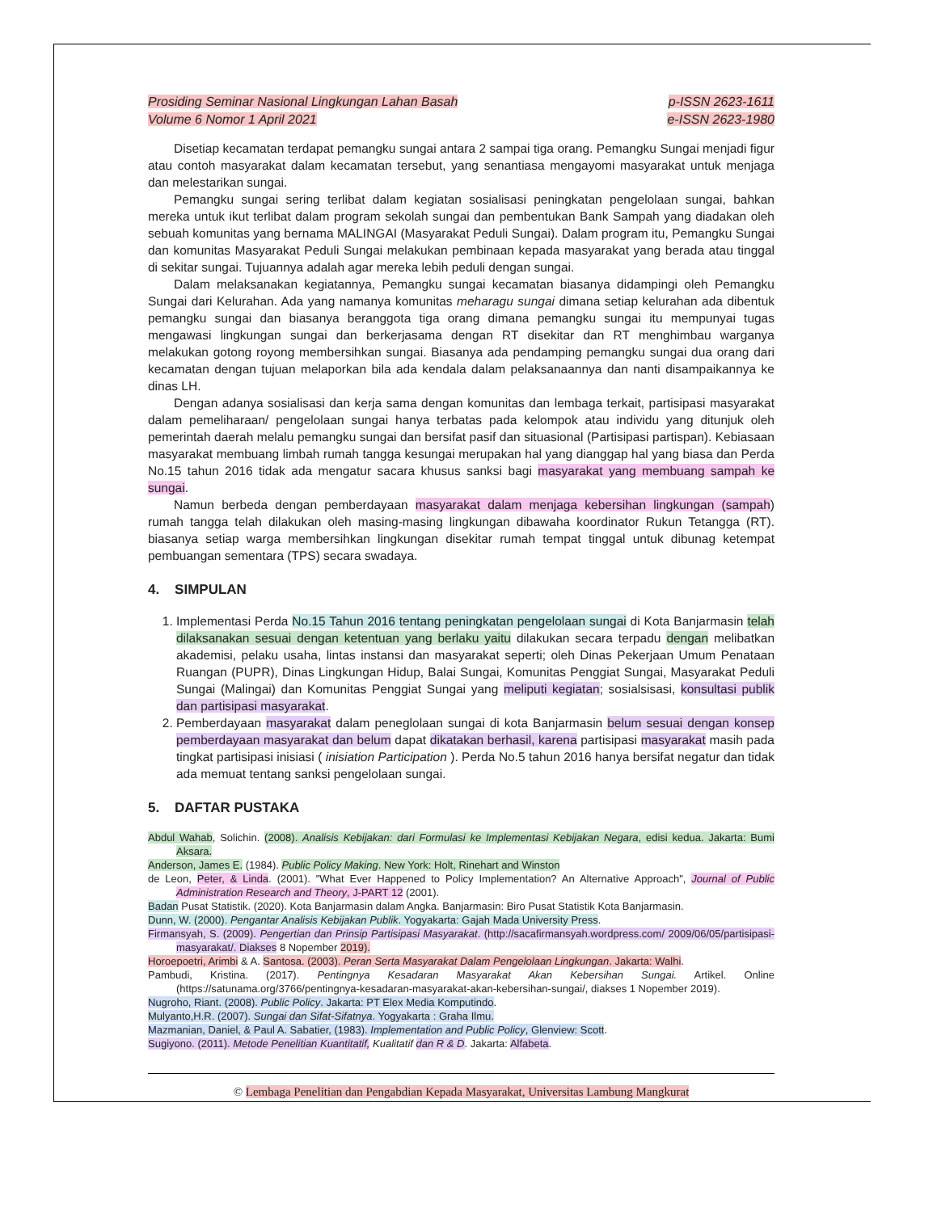Prosiding Seminar Nasional Lingkungan Lahan Basah
Volume 6 Nomor 1 April 2021
p-ISSN 2623-1611
e-ISSN 2623-1980
Disetiap kecamatan terdapat pemangku sungai antara 2 sampai tiga orang. Pemangku Sungai menjadi figur atau contoh masyarakat dalam kecamatan tersebut, yang senantiasa mengayomi masyarakat untuk menjaga dan melestarikan sungai.
Pemangku sungai sering terlibat dalam kegiatan sosialisasi peningkatan pengelolaan sungai, bahkan mereka untuk ikut terlibat dalam program sekolah sungai dan pembentukan Bank Sampah yang diadakan oleh sebuah komunitas yang bernama MALINGAI (Masyarakat Peduli Sungai). Dalam program itu, Pemangku Sungai dan komunitas Masyarakat Peduli Sungai melakukan pembinaan kepada masyarakat yang berada atau tinggal di sekitar sungai. Tujuannya adalah agar mereka lebih peduli dengan sungai.
Dalam melaksanakan kegiatannya, Pemangku sungai kecamatan biasanya didampingi oleh Pemangku Sungai dari Kelurahan. Ada yang namanya komunitas meharagu sungai dimana setiap kelurahan ada dibentuk pemangku sungai dan biasanya beranggota tiga orang dimana pemangku sungai itu mempunyai tugas mengawasi lingkungan sungai dan berkerjasama dengan RT disekitar dan RT menghimbau warganya melakukan gotong royong membersihkan sungai. Biasanya ada pendamping pemangku sungai dua orang dari kecamatan dengan tujuan melaporkan bila ada kendala dalam pelaksanaannya dan nanti disampaikannya ke dinas LH.
Dengan adanya sosialisasi dan kerja sama dengan komunitas dan lembaga terkait, partisipasi masyarakat dalam pemeliharaan/ pengelolaan sungai hanya terbatas pada kelompok atau individu yang ditunjuk oleh pemerintah daerah melalu pemangku sungai dan bersifat pasif dan situasional (Partisipasi partispan). Kebiasaan masyarakat membuang limbah rumah tangga kesungai merupakan hal yang dianggap hal yang biasa dan Perda No.15 tahun 2016 tidak ada mengatur sacara khusus sanksi bagi masyarakat yang membuang sampah ke sungai.
Namun berbeda dengan pemberdayaan masyarakat dalam menjaga kebersihan lingkungan (sampah) rumah tangga telah dilakukan oleh masing-masing lingkungan dibawaha koordinator Rukun Tetangga (RT). biasanya setiap warga membersihkan lingkungan disekitar rumah tempat tinggal untuk dibunag ketempat pembuangan sementara (TPS) secara swadaya.
4. SIMPULAN
1. Implementasi Perda No.15 Tahun 2016 tentang peningkatan pengelolaan sungai di Kota Banjarmasin telah dilaksanakan sesuai dengan ketentuan yang berlaku yaitu dilakukan secara terpadu dengan melibatkan akademisi, pelaku usaha, lintas instansi dan masyarakat seperti; oleh Dinas Pekerjaan Umum Penataan Ruangan (PUPR), Dinas Lingkungan Hidup, Balai Sungai, Komunitas Penggiat Sungai, Masyarakat Peduli Sungai (Malingai) dan Komunitas Penggiat Sungai yang meliputi kegiatan; sosialsisasi, konsultasi publik dan partisipasi masyarakat.
2. Pemberdayaan masyarakat dalam peneglolaan sungai di kota Banjarmasin belum sesuai dengan konsep pemberdayaan masyarakat dan belum dapat dikatakan berhasil, karena partisipasi masyarakat masih pada tingkat partisipasi inisiasi ( inisiation Participation ). Perda No.5 tahun 2016 hanya bersifat negatur dan tidak ada memuat tentang sanksi pengelolaan sungai.
5. DAFTAR PUSTAKA
Abdul Wahab, Solichin. (2008). Analisis Kebijakan: dari Formulasi ke Implementasi Kebijakan Negara, edisi kedua. Jakarta: Bumi Aksara.
Anderson, James E. (1984). Public Policy Making. New York: Holt, Rinehart and Winston
de Leon, Peter, & Linda. (2001). "What Ever Happened to Policy Implementation? An Alternative Approach", Journal of Public Administration Research and Theory, J-PART 12 (2001).
Badan Pusat Statistik. (2020). Kota Banjarmasin dalam Angka. Banjarmasin: Biro Pusat Statistik Kota Banjarmasin.
Dunn, W. (2000). Pengantar Analisis Kebijakan Publik. Yogyakarta: Gajah Mada University Press.
Firmansyah, S. (2009). Pengertian dan Prinsip Partisipasi Masyarakat. (http://sacafirmansyah.wordpress.com/ 2009/06/05/partisipasi-masyarakat/. Diakses 8 Nopember 2019).
Horoepoetri, Arimbi & A. Santosa. (2003). Peran Serta Masyarakat Dalam Pengelolaan Lingkungan. Jakarta: Walhi.
Pambudi, Kristina. (2017). Pentingnya Kesadaran Masyarakat Akan Kebersihan Sungai. Artikel. Online (https://satunama.org/3766/pentingnya-kesadaran-masyarakat-akan-kebersihan-sungai/, diakses 1 Nopember 2019).
Nugroho, Riant. (2008). Public Policy. Jakarta: PT Elex Media Komputindo.
Mulyanto,H.R. (2007). Sungai dan Sifat-Sifatnya. Yogyakarta : Graha Ilmu.
Mazmanian, Daniel, & Paul A. Sabatier, (1983). Implementation and Public Policy, Glenview: Scott.
Sugiyono. (2011). Metode Penelitian Kuantitatif, Kualitatif dan R & D. Jakarta: Alfabeta.
© Lembaga Penelitian dan Pengabdian Kepada Masyarakat, Universitas Lambung Mangkurat